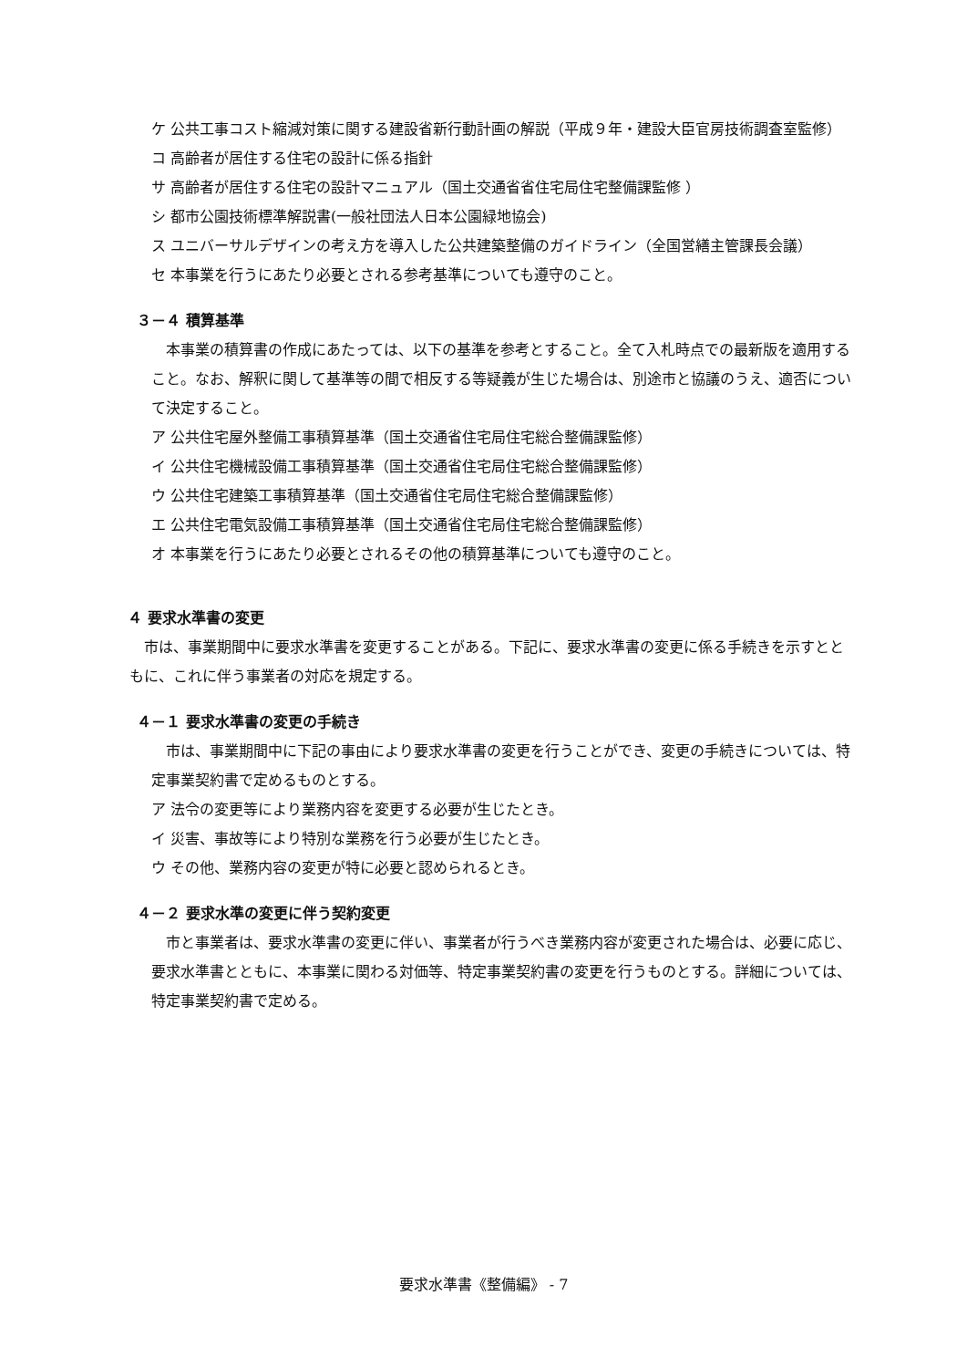ケ 公共工事コスト縮減対策に関する建設省新行動計画の解説（平成９年・建設大臣官房技術調査室監修）
コ 高齢者が居住する住宅の設計に係る指針
サ 高齢者が居住する住宅の設計マニュアル（国土交通省省住宅局住宅整備課監修 ）
シ 都市公園技術標準解説書(一般社団法人日本公園緑地協会)
ス ユニバーサルデザインの考え方を導入した公共建築整備のガイドライン（全国営繕主管課長会議）
セ 本事業を行うにあたり必要とされる参考基準についても遵守のこと。
３－４ 積算基準
本事業の積算書の作成にあたっては、以下の基準を参考とすること。全て入札時点での最新版を適用すること。なお、解釈に関して基準等の間で相反する等疑義が生じた場合は、別途市と協議のうえ、適否について決定すること。
ア 公共住宅屋外整備工事積算基準（国土交通省住宅局住宅総合整備課監修）
イ 公共住宅機械設備工事積算基準（国土交通省住宅局住宅総合整備課監修）
ウ 公共住宅建築工事積算基準（国土交通省住宅局住宅総合整備課監修）
エ 公共住宅電気設備工事積算基準（国土交通省住宅局住宅総合整備課監修）
オ 本事業を行うにあたり必要とされるその他の積算基準についても遵守のこと。
４ 要求水準書の変更
市は、事業期間中に要求水準書を変更することがある。下記に、要求水準書の変更に係る手続きを示すとともに、これに伴う事業者の対応を規定する。
４－１ 要求水準書の変更の手続き
市は、事業期間中に下記の事由により要求水準書の変更を行うことができ、変更の手続きについては、特定事業契約書で定めるものとする。
ア 法令の変更等により業務内容を変更する必要が生じたとき。
イ 災害、事故等により特別な業務を行う必要が生じたとき。
ウ その他、業務内容の変更が特に必要と認められるとき。
４－２ 要求水準の変更に伴う契約変更
市と事業者は、要求水準書の変更に伴い、事業者が行うべき業務内容が変更された場合は、必要に応じ、要求水準書とともに、本事業に関わる対価等、特定事業契約書の変更を行うものとする。詳細については、特定事業契約書で定める。
要求水準書《整備編》 - 7